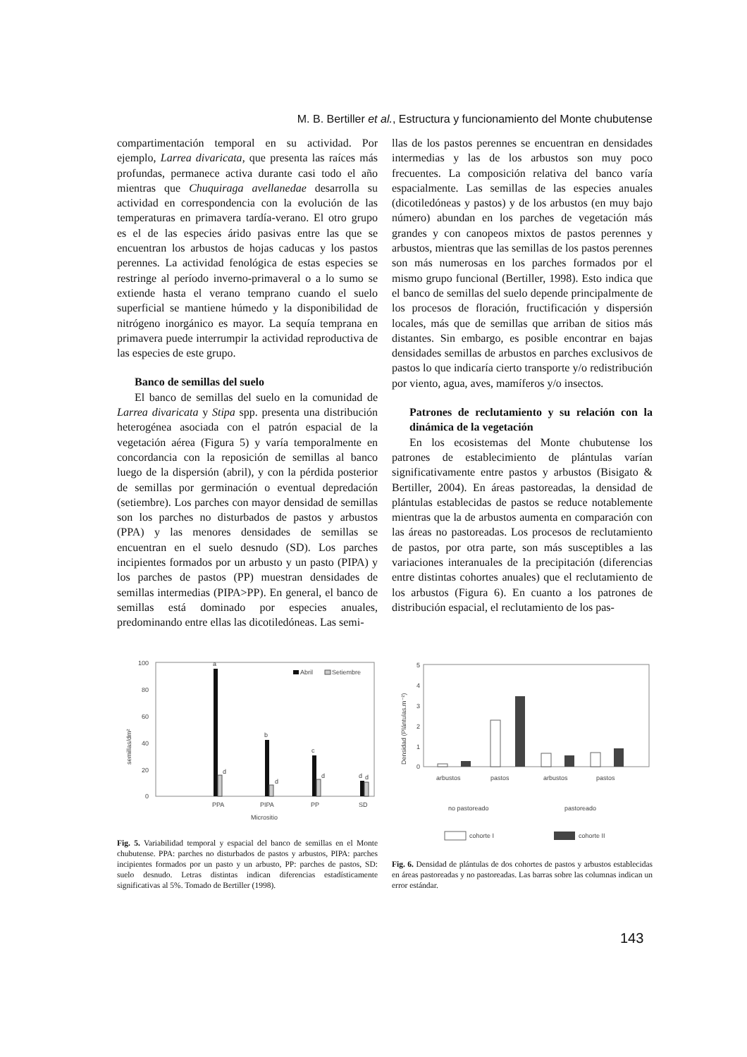M. B. Bertiller et al., Estructura y funcionamiento del Monte chubutense
compartimentación temporal en su actividad. Por ejemplo, Larrea divaricata, que presenta las raíces más profundas, permanece activa durante casi todo el año mientras que Chuquiraga avellanedae desarrolla su actividad en correspondencia con la evolución de las temperaturas en primavera tardía-verano. El otro grupo es el de las especies árido pasivas entre las que se encuentran los arbustos de hojas caducas y los pastos perennes. La actividad fenológica de estas especies se restringe al período inverno-primaveral o a lo sumo se extiende hasta el verano temprano cuando el suelo superficial se mantiene húmedo y la disponibilidad de nitrógeno inorgánico es mayor. La sequía temprana en primavera puede interrumpir la actividad reproductiva de las especies de este grupo.
Banco de semillas del suelo
El banco de semillas del suelo en la comunidad de Larrea divaricata y Stipa spp. presenta una distribución heterogénea asociada con el patrón espacial de la vegetación aérea (Figura 5) y varía temporalmente en concordancia con la reposición de semillas al banco luego de la dispersión (abril), y con la pérdida posterior de semillas por germinación o eventual depredación (setiembre). Los parches con mayor densidad de semillas son los parches no disturbados de pastos y arbustos (PPA) y las menores densidades de semillas se encuentran en el suelo desnudo (SD). Los parches incipientes formados por un arbusto y un pasto (PIPA) y los parches de pastos (PP) muestran densidades de semillas intermedias (PIPA>PP). En general, el banco de semillas está dominado por especies anuales, predominando entre ellas las dicotiledóneas. Las semi-
llas de los pastos perennes se encuentran en densidades intermedias y las de los arbustos son muy poco frecuentes. La composición relativa del banco varía espacialmente. Las semillas de las especies anuales (dicotiledóneas y pastos) y de los arbustos (en muy bajo número) abundan en los parches de vegetación más grandes y con canopeos mixtos de pastos perennes y arbustos, mientras que las semillas de los pastos perennes son más numerosas en los parches formados por el mismo grupo funcional (Bertiller, 1998). Esto indica que el banco de semillas del suelo depende principalmente de los procesos de floración, fructificación y dispersión locales, más que de semillas que arriban de sitios más distantes. Sin embargo, es posible encontrar en bajas densidades semillas de arbustos en parches exclusivos de pastos lo que indicaría cierto transporte y/o redistribución por viento, agua, aves, mamíferos y/o insectos.
Patrones de reclutamiento y su relación con la dinámica de la vegetación
En los ecosistemas del Monte chubutense los patrones de establecimiento de plántulas varían significativamente entre pastos y arbustos (Bisigato & Bertiller, 2004). En áreas pastoreadas, la densidad de plántulas establecidas de pastos se reduce notablemente mientras que la de arbustos aumenta en comparación con las áreas no pastoreadas. Los procesos de reclutamiento de pastos, por otra parte, son más susceptibles a las variaciones interanuales de la precipitación (diferencias entre distintas cohortes anuales) que el reclutamiento de los arbustos (Figura 6). En cuanto a los patrones de distribución espacial, el reclutamiento de los pas-
100
80
60
40
20
0
semillas/dm²
Abril
Setiembre
a
b
c
d
d
d
d
d
PPA
PIPA
PP
SD
Micrositio
Fig. 5. Variabilidad temporal y espacial del banco de semillas en el Monte chubutense. PPA: parches no disturbados de pastos y arbustos, PIPA: parches incipientes formados por un pasto y un arbusto, PP: parches de pastos, SD: suelo desnudo. Letras distintas indican diferencias estadísticamente significativas al 5%. Tomado de Bertiller (1998).
5
4
3
2
1
0
Densidad (Plántulas.m⁻²)
arbustos
pastos
arbustos
pastos
no pastoreado
pastoreado
cohorte I
cohorte II
Fig. 6. Densidad de plántulas de dos cohortes de pastos y arbustos establecidas en áreas pastoreadas y no pastoreadas. Las barras sobre las columnas indican un error estándar.
143